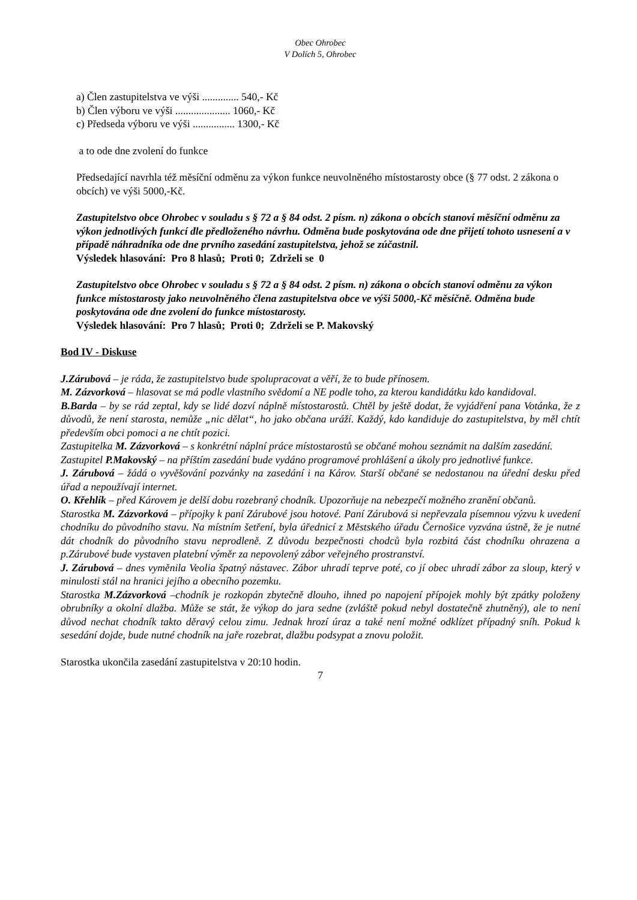Obec Ohrobec
V Dolích 5, Ohrobec
a) Člen zastupitelstva ve výši .............. 540,- Kč
b) Člen výboru ve výši ..................... 1060,- Kč
c) Předseda výboru ve výši ................ 1300,- Kč
a to ode dne zvolení do funkce
Předsedající navrhla též měsíční odměnu za výkon funkce neuvolněného místostarosty obce (§ 77 odst. 2 zákona o obcích) ve výši 5000,-Kč.
Zastupitelstvo obce Ohrobec v souladu s § 72 a § 84 odst. 2 písm. n) zákona o obcích stanoví měsíční odměnu za výkon jednotlivých funkcí dle předloženého návrhu. Odměna bude poskytována ode dne přijetí tohoto usnesení a v případě náhradníka ode dne prvního zasedání zastupitelstva, jehož se zúčastnil.
Výsledek hlasování: Pro 8 hlasů; Proti 0; Zdrželi se 0
Zastupitelstvo obce Ohrobec v souladu s § 72 a § 84 odst. 2 písm. n) zákona o obcích stanoví odměnu za výkon funkce místostarosty jako neuvolněného člena zastupitelstva obce ve výši 5000,-Kč měsíčně. Odměna bude poskytována ode dne zvolení do funkce místostarosty.
Výsledek hlasování: Pro 7 hlasů; Proti 0; Zdrželi se P. Makovský
Bod IV - Diskuse
J.Zárubová – je ráda, že zastupitelstvo bude spolupracovat a věří, že to bude přínosem.
M. Zázvorková – hlasovat se má podle vlastního svědomí a NE podle toho, za kterou kandidátku kdo kandidoval.
B.Barda – by se rád zeptal, kdy se lidé dozví náplně místostarostů. Chtěl by ještě dodat, že vyjádření pana Votánka, že z důvodů, že není starosta, nemůže „nic dělat“, ho jako občana uráží. Každý, kdo kandiduje do zastupitelstva, by měl chtít především obci pomoci a ne chtít pozici.
Zastupitelka M. Zázvorková – s konkrétní náplní práce místostarostů se občané mohou seznámit na dalším zasedání.
Zastupitel P.Makovský – na příštím zasedání bude vydáno programové prohlášení a úkoly pro jednotlivé funkce.
J. Zárubová – žádá o vyvěšování pozvánky na zasedání i na Károv. Starší občané se nedostanou na úřední desku před úřad a nepoužívají internet.
O. Křehlík – před Károvem je delší dobu rozebraný chodník. Upozorňuje na nebezpečí možného zranění občanů.
Starostka M. Zázvorková – přípojky k paní Zárubové jsou hotové. Paní Zárubová si nepřevzala písemnou výzvu k uvedení chodníku do původního stavu. Na místním šetření, byla úřednicí z Městského úřadu Černošice vyzvána ústně, že je nutné dát chodník do původního stavu neprodleně. Z důvodu bezpečnosti chodců byla rozbitá část chodníku ohrazena a p.Zárubové bude vystaven platební výměr za nepovolený zábor veřejného prostranství.
J. Zárubová – dnes vyměnila Veolia špatný nástavec. Zábor uhradí teprve poté, co jí obec uhradí zábor za sloup, který v minulosti stál na hranici jejího a obecního pozemku.
Starostka M.Zázvorková –chodník je rozkopán zbytečně dlouho, ihned po napojení přípojek mohly být zpátky položeny obrubníky a okolní dlažba. Může se stát, že výkop do jara sedne (zvláště pokud nebyl dostatečně zhutněný), ale to není důvod nechat chodník takto děravý celou zimu. Jednak hrozí úraz a také není možné odklízet případný sníh. Pokud k sesedání dojde, bude nutné chodník na jaře rozebrat, dlažbu podsypat a znovu položit.
Starostka ukončila zasedání zastupitelstva v 20:10 hodin.
7